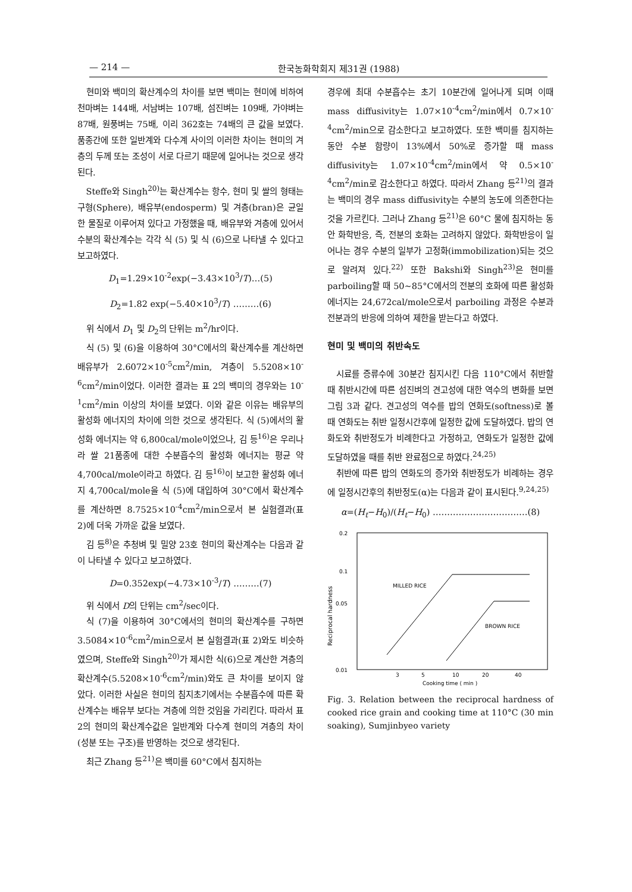— 214 — 한국농화학회지 제31권 (1988)
현미와 백미의 확산계수의 차이를 보면 백미는 현미에 비하여 천마벼는 144배, 서남벼는 107배, 섬진벼는 109배, 가야벼는 87배, 원풍벼는 75배, 이리 362호는 74배의 큰 값을 보였다. 품종간에 또한 일반계와 다수계 사이의 이러한 차이는 현미의 겨층의 두께 또는 조성이 서로 다르기 때문에 일어나는 것으로 생각된다.
Steffe와 Singh<sup>20)</sup>는 확산계수는 항수, 현미 및 쌀의 형태는 구형(Sphere), 배유부(endosperm) 및 겨층(bran)은 균일한 물질로 이루어져 있다고 가정했을 때, 배유부와 겨층에 있어서 수분의 확산계수는 각각 식 (5) 및 식 (6)으로 나타낼 수 있다고 보고하였다.
D<sub>1</sub>=1.29×10<sup>-2</sup>exp(−3.43×10<sup>3</sup>/T)…(5)
D<sub>2</sub>=1.82 exp(−5.40×10<sup>3</sup>/T) ………(6)
위 식에서 D<sub>1</sub> 및 D<sub>2</sub>의 단위는 m<sup>2</sup>/hr이다.
식 (5) 및 (6)을 이용하여 30°C에서의 확산계수를 계산하면 배유부가 2.6072×10<sup>-5</sup>cm<sup>2</sup>/min, 겨층이 5.5208×10<sup>-6</sup>cm<sup>2</sup>/min이었다. 이러한 결과는 표 2의 백미의 경우와는 10<sup>-1</sup>cm<sup>2</sup>/min 이상의 차이를 보였다. 이와 같은 이유는 배유부의 활성화 에너지의 차이에 의한 것으로 생각된다. 식 (5)에서의 활성화 에너지는 약 6,800cal/mole이었으나, 김 등<sup>16)</sup>은 우리나라 쌀 21품종에 대한 수분흡수의 활성화 에너지는 평균 약 4,700cal/mole이라고 하였다. 김 등<sup>16)</sup>이 보고한 활성화 에너지 4,700cal/mole을 식 (5)에 대입하여 30°C에서 확산계수를 계산하면 8.7525×10<sup>-4</sup>cm<sup>2</sup>/min으로서 본 실험결과(표 2)에 더욱 가까운 값을 보였다.
김 등<sup>8)</sup>은 추청벼 및 밀양 23호 현미의 확산계수는 다음과 같이 나타낼 수 있다고 보고하였다.
D=0.352exp(−4.73×10<sup>-3</sup>/T) ………(7)
위 식에서 D의 단위는 cm<sup>2</sup>/sec이다.
식 (7)을 이용하여 30°C에서의 현미의 확산계수를 구하면 3.5084×10<sup>-6</sup>cm<sup>2</sup>/min으로서 본 실험결과(표 2)와도 비슷하였으며, Steffe와 Singh<sup>20)</sup>가 제시한 식(6)으로 계산한 겨층의 확산계수(5.5208×10<sup>-6</sup>cm<sup>2</sup>/min)와도 큰 차이를 보이지 않았다. 이러한 사실은 현미의 침지초기에서는 수분흡수에 따른 확산계수는 배유부 보다는 겨층에 의한 것임을 가리킨다. 따라서 표 2의 현미의 확산계수값은 일반계와 다수계 현미의 겨층의 차이(성분 또는 구조)를 반영하는 것으로 생각된다.
최근 Zhang 등<sup>21)</sup>은 백미를 60°C에서 침지하는
경우에 최대 수분흡수는 초기 10분간에 일어나게 되며 이때 mass diffusivity는 1.07×10<sup>-4</sup>cm<sup>2</sup>/min에서 0.7×10<sup>-4</sup>cm<sup>2</sup>/min으로 감소한다고 보고하였다. 또한 백미를 침지하는 동안 수분 함량이 13%에서 50%로 증가할 때 mass diffusivity는 1.07×10<sup>-4</sup>cm<sup>2</sup>/min에서 약 0.5×10<sup>-4</sup>cm<sup>2</sup>/min로 감소한다고 하였다. 따라서 Zhang 등<sup>21)</sup>의 결과는 백미의 경우 mass diffusivity는 수분의 농도에 의존한다는 것을 가르킨다. 그러나 Zhang 등<sup>21)</sup>은 60°C 물에 침지하는 동안 화학반응, 즉, 전분의 호화는 고려하지 않았다. 화학반응이 일어나는 경우 수분의 일부가 고정화(immobilization)되는 것으로 알려져 있다.<sup>22)</sup> 또한 Bakshi와 Singh<sup>23)</sup>은 현미를 parboiling할 때 50~85°C에서의 전분의 호화에 따른 활성화 에너지는 24,672cal/mole으로서 parboiling 과정은 수분과 전분과의 반응에 의하여 제한을 받는다고 하였다.
현미 및 백미의 취반속도
시료를 증류수에 30분간 침지시킨 다음 110°C에서 취반할 때 취반시간에 따른 섬진벼의 견고성에 대한 역수의 변화를 보면 그림 3과 같다. 견고성의 역수를 밥의 연화도(softness)로 볼 때 연화도는 취반 일정시간후에 일정한 값에 도달하였다. 밥의 연화도와 취반정도가 비례한다고 가정하고, 연화도가 일정한 값에 도달하였을 때를 취반 완료점으로 하였다.<sup>24,25)</sup>
취반에 따른 밥의 연화도의 증가와 취반정도가 비례하는 경우에 일정시간후의 취반정도(α)는 다음과 같이 표시된다.<sup>9,24,25)</sup>
α=(H<sub>t</sub>−H<sub>0</sub>)/(H<sub>t</sub>−H<sub>0</sub>) ……………………………(8)
0.2
0.1
0.05
0.01
Reciprocal hardness
MILLED RICE
BROWN RICE
3
5
10
20
40
Cooking time ( min )
Fig. 3. Relation between the reciprocal hardness of cooked rice grain and cooking time at 110°C (30 min soaking), Sumjinbyeo variety